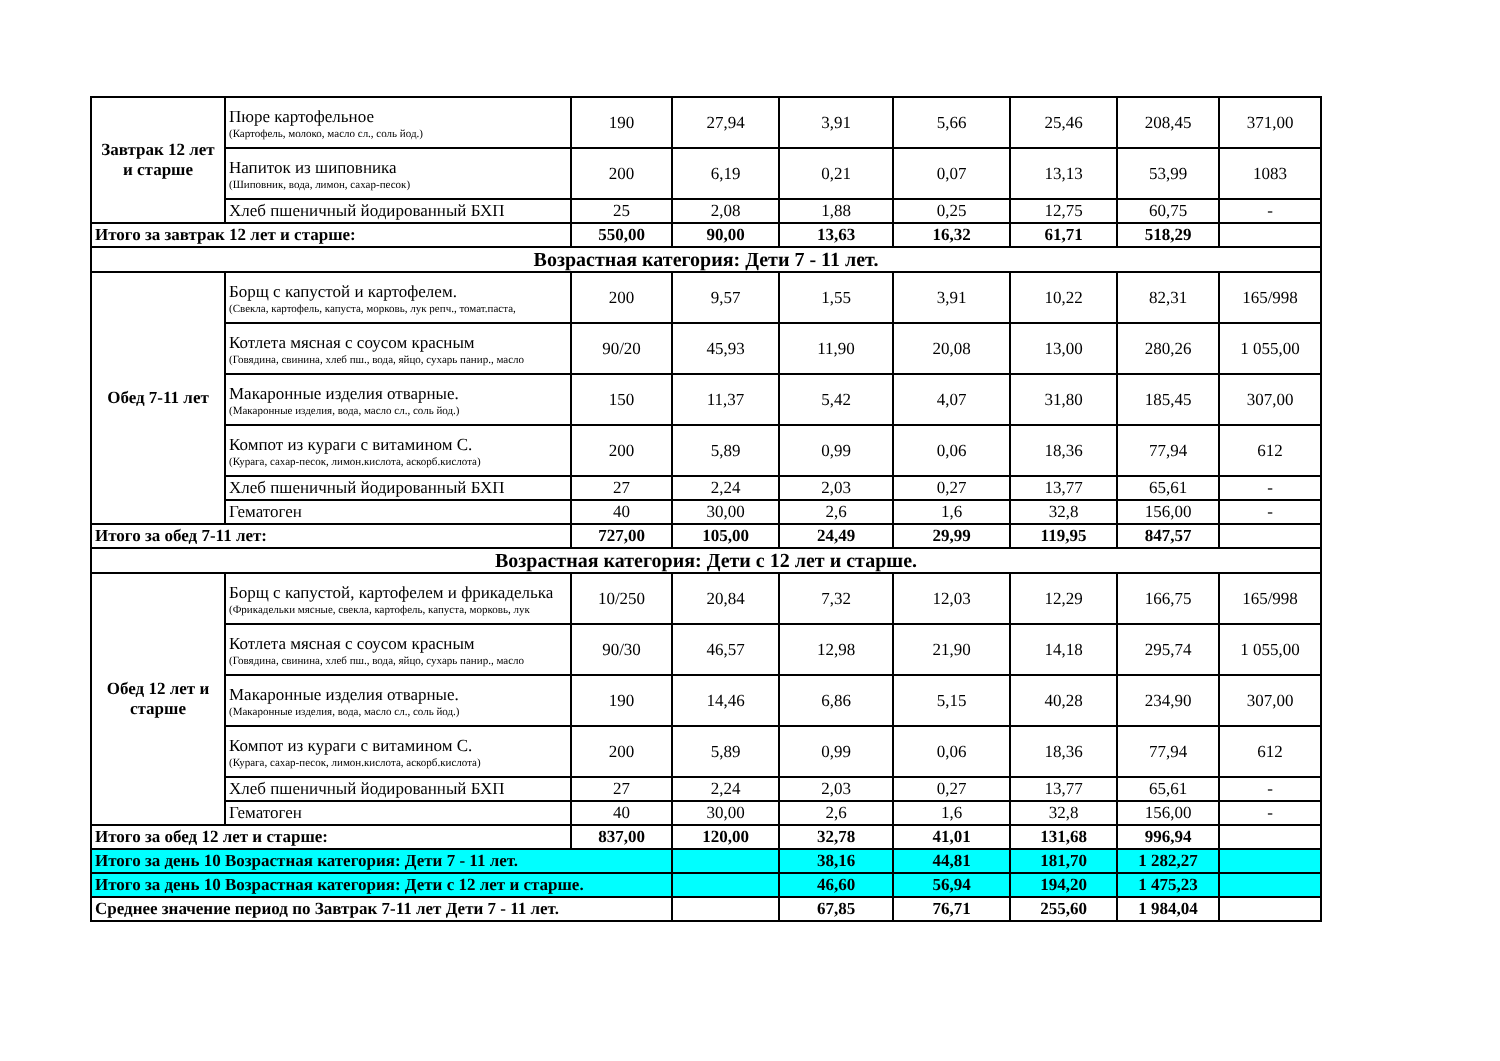| Завтрак 12 лет и старше | Пюре картофельное (Картофель, молоко, масло сл., соль йод.) | 190 | 27,94 | 3,91 | 5,66 | 25,46 | 208,45 | 371,00 |
| | Напиток из шиповника (Шиповник, вода, лимон, сахар-песок) | 200 | 6,19 | 0,21 | 0,07 | 13,13 | 53,99 | 1083 |
| | Хлеб пшеничный йодированный БХП | 25 | 2,08 | 1,88 | 0,25 | 12,75 | 60,75 | - |
| Итого за завтрак 12 лет и старше: | | 550,00 | 90,00 | 13,63 | 16,32 | 61,71 | 518,29 | |
| Возрастная категория: Дети 7 - 11 лет. | | | | | | | | |
| Обед 7-11 лет | Борщ с капустой и картофелем. (Свекла, картофель, капуста, морковь, лук репч., томат.паста, | 200 | 9,57 | 1,55 | 3,91 | 10,22 | 82,31 | 165/998 |
| | Котлета мясная с соусом красным (Говядина, свинина, хлеб пш., вода, яйцо, сухарь панир., масло | 90/20 | 45,93 | 11,90 | 20,08 | 13,00 | 280,26 | 1 055,00 |
| | Макаронные изделия отварные. (Макаронные изделия, вода, масло сл., соль йод.) | 150 | 11,37 | 5,42 | 4,07 | 31,80 | 185,45 | 307,00 |
| | Компот из кураги с витамином С. (Курага, сахар-песок, лимон.кислота, аскорб.кислота) | 200 | 5,89 | 0,99 | 0,06 | 18,36 | 77,94 | 612 |
| | Хлеб пшеничный йодированный БХП | 27 | 2,24 | 2,03 | 0,27 | 13,77 | 65,61 | - |
| | Гематоген | 40 | 30,00 | 2,6 | 1,6 | 32,8 | 156,00 | - |
| Итого за обед 7-11 лет: | | 727,00 | 105,00 | 24,49 | 29,99 | 119,95 | 847,57 | |
| Возрастная категория: Дети с 12 лет и старше. | | | | | | | | |
| Обед 12 лет и старше | Борщ с капустой, картофелем и фрикаделька (Фрикадельки мясные, свекла, картофель, капуста, морковь, лук | 10/250 | 20,84 | 7,32 | 12,03 | 12,29 | 166,75 | 165/998 |
| | Котлета мясная с соусом красным (Говядина, свинина, хлеб пш., вода, яйцо, сухарь панир., масло | 90/30 | 46,57 | 12,98 | 21,90 | 14,18 | 295,74 | 1 055,00 |
| | Макаронные изделия отварные. (Макаронные изделия, вода, масло сл., соль йод.) | 190 | 14,46 | 6,86 | 5,15 | 40,28 | 234,90 | 307,00 |
| | Компот из кураги с витамином С. (Курага, сахар-песок, лимон.кислота, аскорб.кислота) | 200 | 5,89 | 0,99 | 0,06 | 18,36 | 77,94 | 612 |
| | Хлеб пшеничный йодированный БХП | 27 | 2,24 | 2,03 | 0,27 | 13,77 | 65,61 | - |
| | Гематоген | 40 | 30,00 | 2,6 | 1,6 | 32,8 | 156,00 | - |
| Итого за обед 12 лет и старше: | | 837,00 | 120,00 | 32,78 | 41,01 | 131,68 | 996,94 | |
| Итого за день 10 Возрастная категория: Дети 7 - 11 лет. | | | | 38,16 | 44,81 | 181,70 | 1 282,27 | |
| Итого за день 10 Возрастная категория: Дети с 12 лет и старше. | | | | 46,60 | 56,94 | 194,20 | 1 475,23 | |
| Среднее значение период по Завтрак 7-11 лет Дети 7 - 11 лет. | | | | 67,85 | 76,71 | 255,60 | 1 984,04 | |